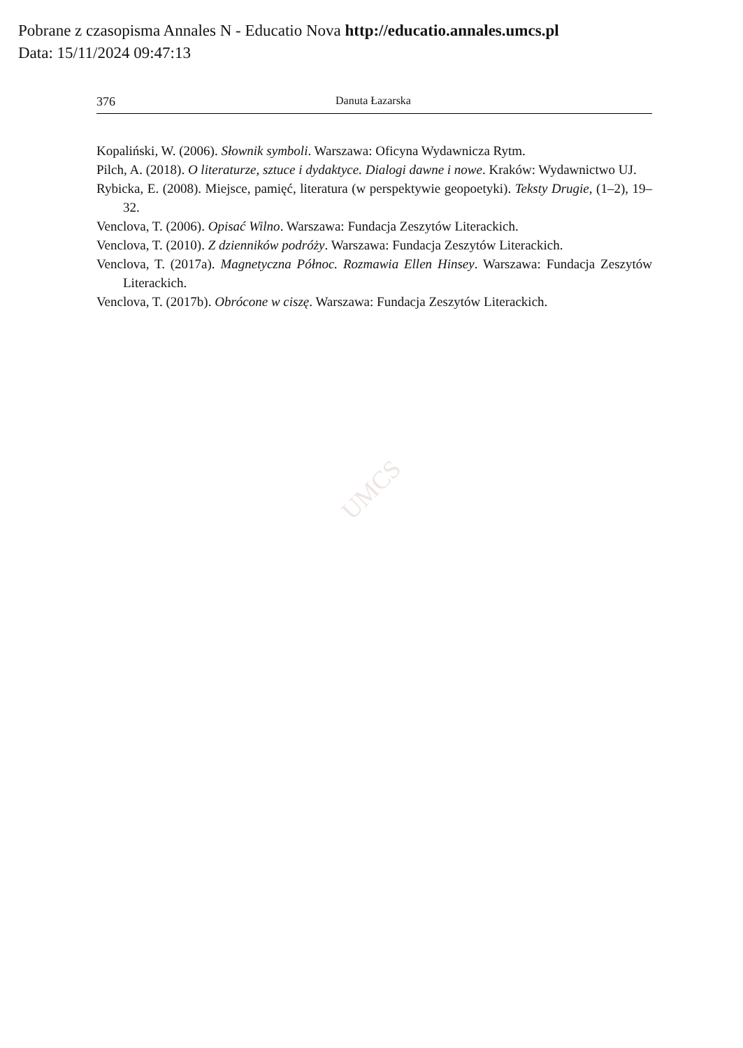Pobrane z czasopisma Annales N - Educatio Nova http://educatio.annales.umcs.pl
Data: 15/11/2024 09:47:13
376 Danuta Łazarska
Kopaliński, W. (2006). Słownik symboli. Warszawa: Oficyna Wydawnicza Rytm.
Pilch, A. (2018). O literaturze, sztuce i dydaktyce. Dialogi dawne i nowe. Kraków: Wydawnictwo UJ.
Rybicka, E. (2008). Miejsce, pamięć, literatura (w perspektywie geopoetyki). Teksty Drugie, (1–2), 19–32.
Venclova, T. (2006). Opisać Wilno. Warszawa: Fundacja Zeszytów Literackich.
Venclova, T. (2010). Z dzienników podróży. Warszawa: Fundacja Zeszytów Literackich.
Venclova, T. (2017a). Magnetyczna Północ. Rozmawia Ellen Hinsey. Warszawa: Fundacja Zeszytów Literackich.
Venclova, T. (2017b). Obrócone w ciszę. Warszawa: Fundacja Zeszytów Literackich.
UMCS